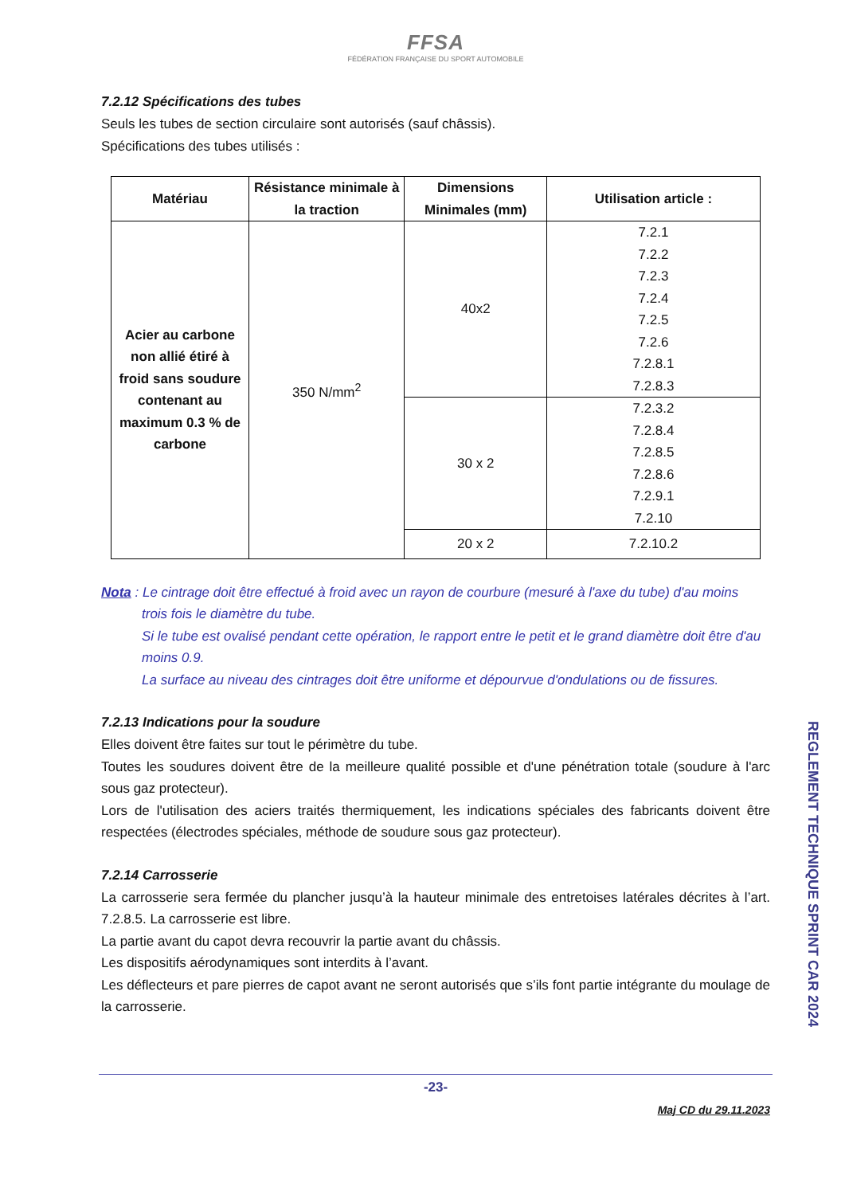FFSA
FÉDÉRATION FRANÇAISE DU SPORT AUTOMOBILE
7.2.12 Spécifications des tubes
Seuls les tubes de section circulaire sont autorisés (sauf châssis).
Spécifications des tubes utilisés :
| Matériau | Résistance minimale à la traction | Dimensions Minimales (mm) | Utilisation article : |
| --- | --- | --- | --- |
| Acier au carbone non allié étiré à froid sans soudure contenant au maximum 0.3 % de carbone | 350 N/mm<sup>2</sup> | 40x2 | 7.2.1 7.2.2 7.2.3 7.2.4 7.2.5 7.2.6 7.2.8.1 7.2.8.3 |
| | | 30 x 2 | 7.2.3.2 7.2.8.4 7.2.8.5 7.2.8.6 7.2.9.1 7.2.10 |
| | | 20 x 2 | 7.2.10.2 |
Nota : Le cintrage doit être effectué à froid avec un rayon de courbure (mesuré à l'axe du tube) d'au moins
trois fois le diamètre du tube.
Si le tube est ovalisé pendant cette opération, le rapport entre le petit et le grand diamètre doit être d'au moins 0.9.
La surface au niveau des cintrages doit être uniforme et dépourvue d'ondulations ou de fissures.
7.2.13 Indications pour la soudure
Elles doivent être faites sur tout le périmètre du tube.
Toutes les soudures doivent être de la meilleure qualité possible et d'une pénétration totale (soudure à l'arc sous gaz protecteur).
Lors de l'utilisation des aciers traités thermiquement, les indications spéciales des fabricants doivent être respectées (électrodes spéciales, méthode de soudure sous gaz protecteur).
7.2.14 Carrosserie
La carrosserie sera fermée du plancher jusqu’à la hauteur minimale des entretoises latérales décrites à l’art. 7.2.8.5. La carrosserie est libre.
La partie avant du capot devra recouvrir la partie avant du châssis.
Les dispositifs aérodynamiques sont interdits à l’avant.
Les déflecteurs et pare pierres de capot avant ne seront autorisés que s’ils font partie intégrante du moulage de la carrosserie.
-23-
Maj CD du 29.11.2023
REGLEMENT TECHNIQUE SPRINT CAR 2024